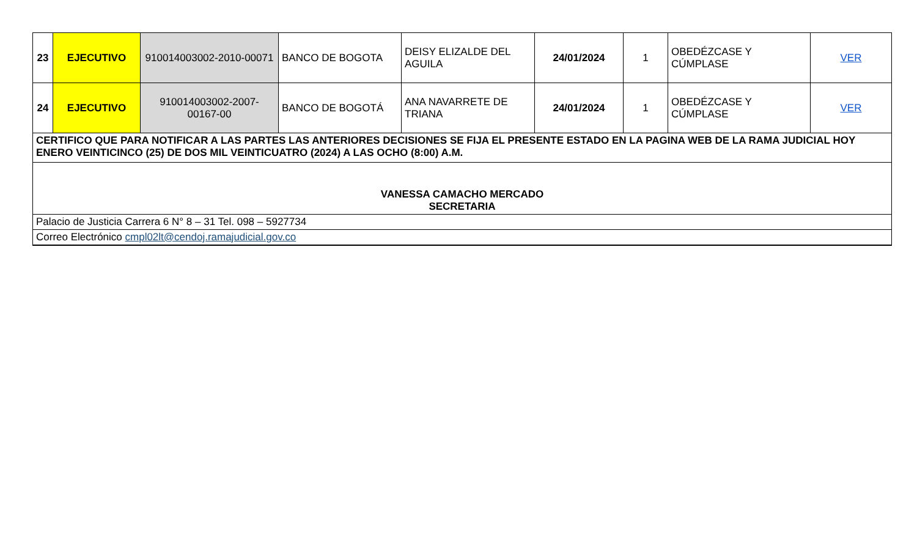| 23 | EJECUTIVO | 910014003002-2010-00071 | BANCO DE BOGOTA | DEISY ELIZALDE DEL AGUILA | 24/01/2024 | 1 | OBEDÉZCASE Y CÚMPLASE | VER |
| 24 | EJECUTIVO | 910014003002-2007-00167-00 | BANCO DE BOGOTÁ | ANA NAVARRETE DE TRIANA | 24/01/2024 | 1 | OBEDÉZCASE Y CÚMPLASE | VER |
| CERTIFICO QUE PARA NOTIFICAR A LAS PARTES LAS ANTERIORES DECISIONES SE FIJA EL PRESENTE ESTADO EN LA PAGINA WEB DE LA RAMA JUDICIAL HOY ENERO VEINTICINCO (25) DE DOS MIL VEINTICUATRO (2024) A LAS OCHO (8:00) A.M. | | | | | | | | |
| VANESSA CAMACHO MERCADO SECRETARIA | | | | | | | | |
| Palacio de Justicia Carrera 6 N° 8 – 31 Tel. 098 – 5927734 | | | | | | | | |
| Correo Electrónico cmpl02lt@cendoj.ramajudicial.gov.co | | | | | | | | |